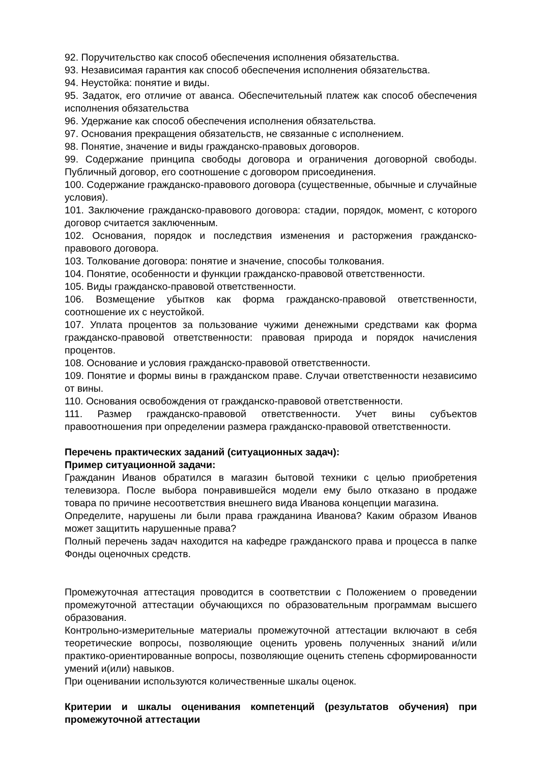92. Поручительство как способ обеспечения исполнения обязательства.
93. Независимая гарантия как способ обеспечения исполнения обязательства.
94. Неустойка: понятие и виды.
95. Задаток, его отличие от аванса. Обеспечительный платеж как способ обеспечения исполнения обязательства
96. Удержание как способ обеспечения исполнения обязательства.
97. Основания прекращения обязательств, не связанные с исполнением.
98. Понятие, значение и виды гражданско-правовых договоров.
99. Содержание принципа свободы договора и ограничения договорной свободы. Публичный договор, его соотношение с договором присоединения.
100. Содержание гражданско-правового договора (существенные, обычные и случайные условия).
101. Заключение гражданско-правового договора: стадии, порядок, момент, с которого договор считается заключенным.
102. Основания, порядок и последствия изменения и расторжения гражданско-правового договора.
103. Толкование договора: понятие и значение, способы толкования.
104. Понятие, особенности и функции гражданско-правовой ответственности.
105. Виды гражданско-правовой ответственности.
106. Возмещение убытков как форма гражданско-правовой ответственности, соотношение их с неустойкой.
107. Уплата процентов за пользование чужими денежными средствами как форма гражданско-правовой ответственности: правовая природа и порядок начисления процентов.
108. Основание и условия гражданско-правовой ответственности.
109. Понятие и формы вины в гражданском праве. Случаи ответственности независимо от вины.
110. Основания освобождения от гражданско-правовой ответственности.
111. Размер гражданско-правовой ответственности. Учет вины субъектов правоотношения при определении размера гражданско-правовой ответственности.
Перечень практических заданий (ситуационных задач):
Пример ситуационной задачи:
Гражданин Иванов обратился в магазин бытовой техники с целью приобретения телевизора. После выбора понравившейся модели ему было отказано в продаже товара по причине несоответствия внешнего вида Иванова концепции магазина.
Определите, нарушены ли были права гражданина Иванова? Каким образом Иванов может защитить нарушенные права?
Полный перечень задач находится на кафедре гражданского права и процесса в папке Фонды оценочных средств.
Промежуточная аттестация проводится в соответствии с Положением о проведении промежуточной аттестации обучающихся по образовательным программам высшего образования.
Контрольно-измерительные материалы промежуточной аттестации включают в себя теоретические вопросы, позволяющие оценить уровень полученных знаний и/или практико-ориентированные вопросы, позволяющие оценить степень сформированности умений и(или) навыков.
При оценивании используются количественные шкалы оценок.
Критерии и шкалы оценивания компетенций (результатов обучения) при промежуточной аттестации